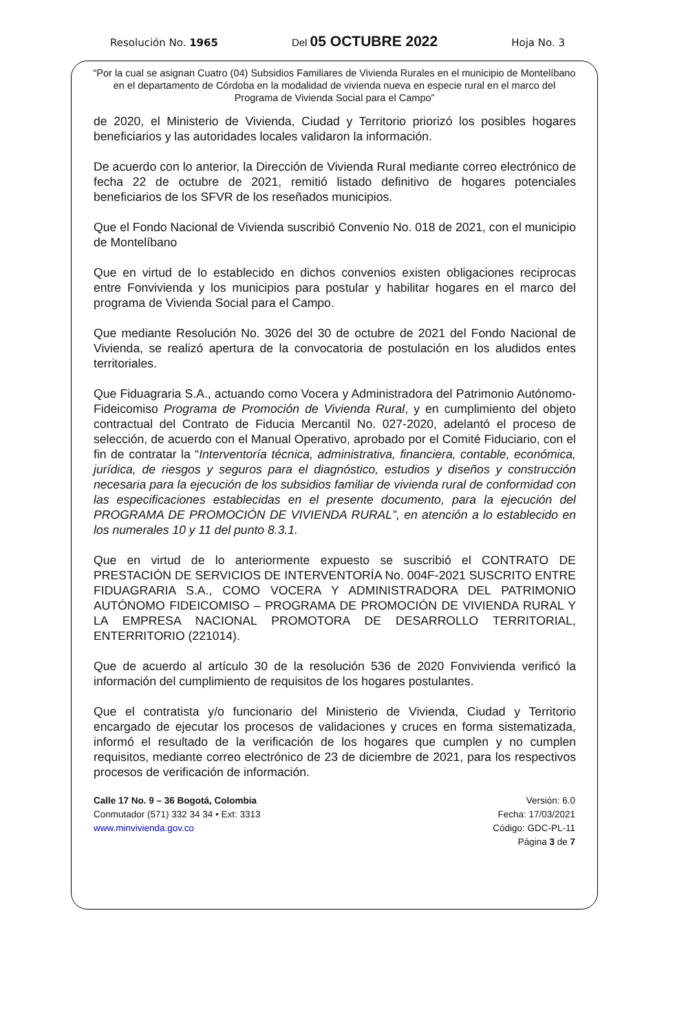Resolución No. 1965 Del 05 OCTUBRE 2022 Hoja No. 3
“Por la cual se asignan Cuatro (04) Subsidios Familiares de Vivienda Rurales en el municipio de Montelíbano en el departamento de Córdoba en la modalidad de vivienda nueva en especie rural en el marco del Programa de Vivienda Social para el Campo”
de 2020, el Ministerio de Vivienda, Ciudad y Territorio priorizó los posibles hogares beneficiarios y las autoridades locales validaron la información.
De acuerdo con lo anterior, la Dirección de Vivienda Rural mediante correo electrónico de fecha 22 de octubre de 2021, remitió listado definitivo de hogares potenciales beneficiarios de los SFVR de los reseñados municipios.
Que el Fondo Nacional de Vivienda suscribió Convenio No. 018 de 2021, con el municipio de Montelíbano
Que en virtud de lo establecido en dichos convenios existen obligaciones reciprocas entre Fonvivienda y los municipios para postular y habilitar hogares en el marco del programa de Vivienda Social para el Campo.
Que mediante Resolución No. 3026 del 30 de octubre de 2021 del Fondo Nacional de Vivienda, se realizó apertura de la convocatoria de postulación en los aludidos entes territoriales.
Que Fiduagraria S.A., actuando como Vocera y Administradora del Patrimonio Autónomo- Fideicomiso Programa de Promoción de Vivienda Rural, y en cumplimiento del objeto contractual del Contrato de Fiducia Mercantil No. 027-2020, adelantó el proceso de selección, de acuerdo con el Manual Operativo, aprobado por el Comité Fiduciario, con el fin de contratar la “Interventoría técnica, administrativa, financiera, contable, económica, jurídica, de riesgos y seguros para el diagnóstico, estudios y diseños y construcción necesaria para la ejecución de los subsidios familiar de vivienda rural de conformidad con las especificaciones establecidas en el presente documento, para la ejecución del PROGRAMA DE PROMOCIÓN DE VIVIENDA RURAL”, en atención a lo establecido en los numerales 10 y 11 del punto 8.3.1.
Que en virtud de lo anteriormente expuesto se suscribió el CONTRATO DE PRESTACIÓN DE SERVICIOS DE INTERVENTORÍA No. 004F-2021 SUSCRITO ENTRE FIDUAGRARIA S.A., COMO VOCERA Y ADMINISTRADORA DEL PATRIMONIO AUTÓNOMO FIDEICOMISO – PROGRAMA DE PROMOCIÓN DE VIVIENDA RURAL Y LA EMPRESA NACIONAL PROMOTORA DE DESARROLLO TERRITORIAL, ENTERRITORIO (221014).
Que de acuerdo al artículo 30 de la resolución 536 de 2020 Fonvivienda verificó la información del cumplimiento de requisitos de los hogares postulantes.
Que el contratista y/o funcionario del Ministerio de Vivienda, Ciudad y Territorio encargado de ejecutar los procesos de validaciones y cruces en forma sistematizada, informó el resultado de la verificación de los hogares que cumplen y no cumplen requisitos, mediante correo electrónico de 23 de diciembre de 2021, para los respectivos procesos de verificación de información.
Calle 17 No. 9 – 36 Bogotá, Colombia
Conmutador (571) 332 34 34 • Ext: 3313
www.minvivienda.gov.co
Versión: 6.0
Fecha: 17/03/2021
Código: GDC-PL-11
Página 3 de 7